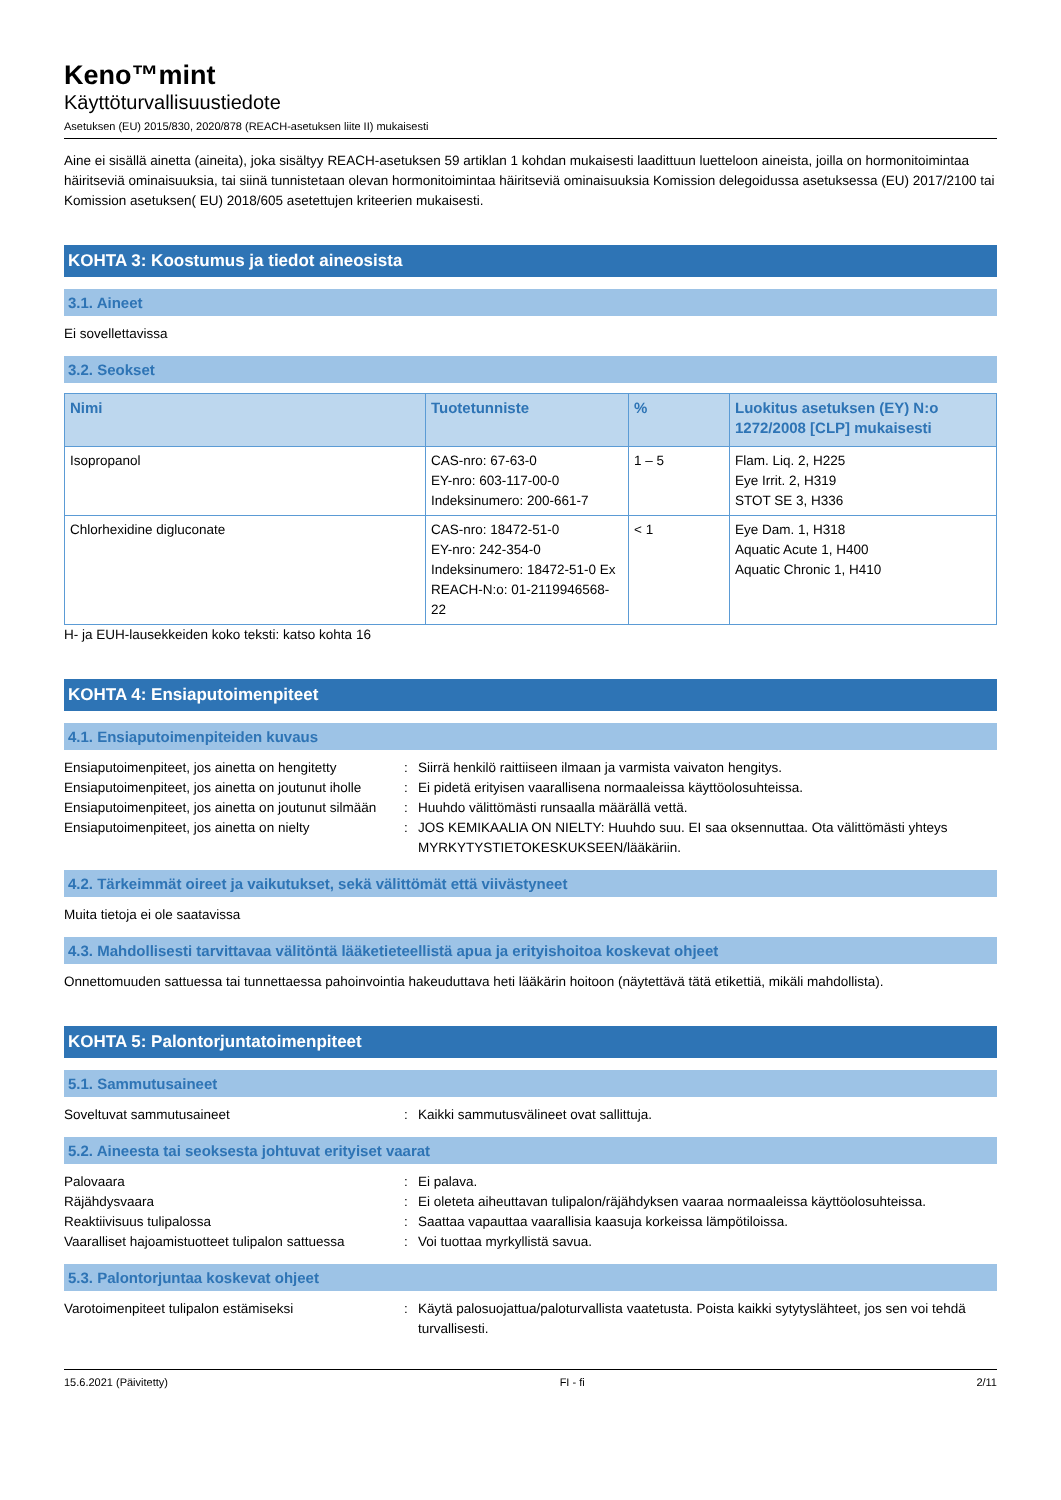Keno™mint
Käyttöturvallisuustiedote
Asetuksen (EU) 2015/830, 2020/878 (REACH-asetuksen liite II) mukaisesti
Aine ei sisällä ainetta (aineita), joka sisältyy REACH-asetuksen 59 artiklan 1 kohdan mukaisesti laadittuun luetteloon aineista, joilla on hormonitoimintaa häiritseviä ominaisuuksia, tai siinä tunnistetaan olevan hormonitoimintaa häiritseviä ominaisuuksia Komission delegoidussa asetuksessa (EU) 2017/2100 tai Komission asetuksen( EU) 2018/605 asetettujen kriteerien mukaisesti.
KOHTA 3: Koostumus ja tiedot aineosista
3.1. Aineet
Ei sovellettavissa
3.2. Seokset
| Nimi | Tuotetunniste | % | Luokitus asetuksen (EY) N:o 1272/2008 [CLP] mukaisesti |
| --- | --- | --- | --- |
| Isopropanol | CAS-nro: 67-63-0 EY-nro: 603-117-00-0 Indeksinumero: 200-661-7 | 1 – 5 | Flam. Liq. 2, H225 Eye Irrit. 2, H319 STOT SE 3, H336 |
| Chlorhexidine digluconate | CAS-nro: 18472-51-0 EY-nro: 242-354-0 Indeksinumero: 18472-51-0 Ex REACH-N:o: 01-2119946568-22 | < 1 | Eye Dam. 1, H318 Aquatic Acute 1, H400 Aquatic Chronic 1, H410 |
H- ja EUH-lausekkeiden koko teksti: katso kohta 16
KOHTA 4: Ensiaputoimenpiteet
4.1. Ensiaputoimenpiteiden kuvaus
| Ensiaputoimenpiteet, jos ainetta on hengitetty | : | Siirrä henkilö raittiiseen ilmaan ja varmista vaivaton hengitys. |
| Ensiaputoimenpiteet, jos ainetta on joutunut iholle | : | Ei pidetä erityisen vaarallisena normaaleissa käyttöolosuhteissa. |
| Ensiaputoimenpiteet, jos ainetta on joutunut silmään | : | Huuhdo välittömästi runsaalla määrällä vettä. |
| Ensiaputoimenpiteet, jos ainetta on nielty | : | JOS KEMIKAALIA ON NIELTY: Huuhdo suu. EI saa oksennuttaa. Ota välittömästi yhteys MYRKYTYSTIETOKESKUKSEEN/lääkäriin. |
4.2. Tärkeimmät oireet ja vaikutukset, sekä välittömät että viivästyneet
Muita tietoja ei ole saatavissa
4.3. Mahdollisesti tarvittavaa välitöntä lääketieteellistä apua ja erityishoitoa koskevat ohjeet
Onnettomuuden sattuessa tai tunnettaessa pahoinvointia hakeuduttava heti lääkärin hoitoon (näytettävä tätä etikettiä, mikäli mahdollista).
KOHTA 5: Palontorjuntatoimenpiteet
5.1. Sammutusaineet
| Soveltuvat sammutusaineet | : | Kaikki sammutusvälineet ovat sallittuja. |
5.2. Aineesta tai seoksesta johtuvat erityiset vaarat
| Palovaara | : | Ei palava. |
| Räjähdysvaara | : | Ei oleteta aiheuttavan tulipalon/räjähdyksen vaaraa normaaleissa käyttöolosuhteissa. |
| Reaktiivisuus tulipalossa | : | Saattaa vapauttaa vaarallisia kaasuja korkeissa lämpötiloissa. |
| Vaaralliset hajoamistuotteet tulipalon sattuessa | : | Voi tuottaa myrkyllistä savua. |
5.3. Palontorjuntaa koskevat ohjeet
| Varotoimenpiteet tulipalon estämiseksi | : | Käytä palosuojattua/paloturvallista vaatetusta. Poista kaikki sytytyslähteet, jos sen voi tehdä turvallisesti. |
15.6.2021 (Päivitetty) FI - fi 2/11